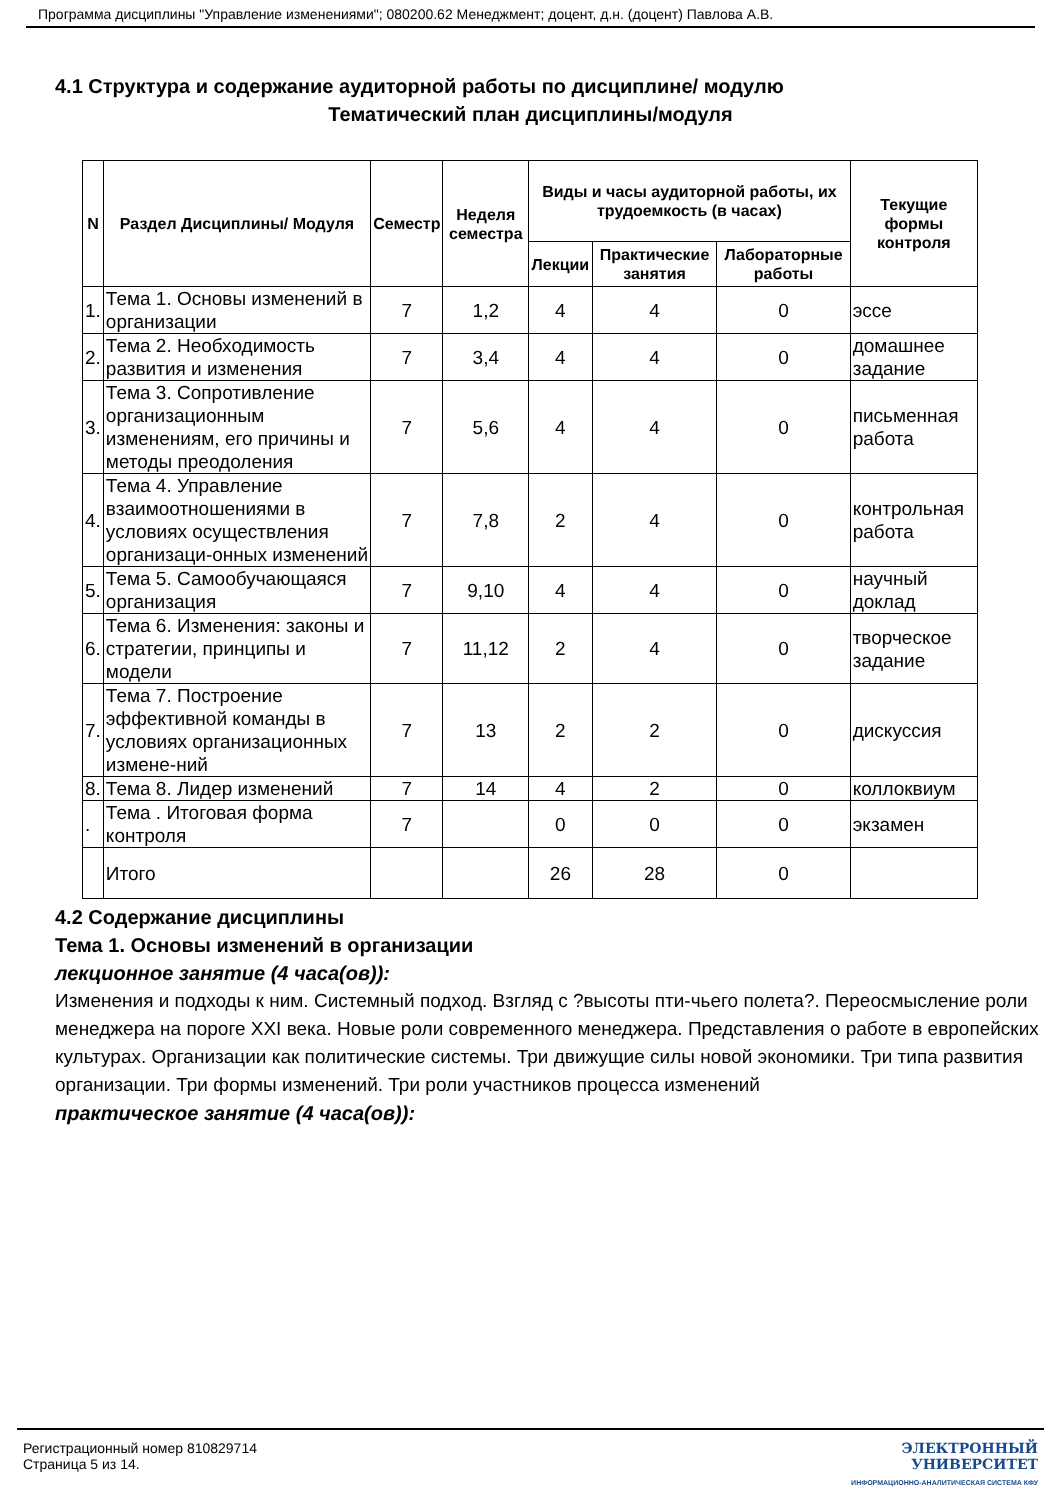Программа дисциплины "Управление изменениями"; 080200.62 Менеджмент; доцент, д.н. (доцент) Павлова А.В.
4.1 Структура и содержание аудиторной работы по дисциплине/ модулю
Тематический план дисциплины/модуля
| N | Раздел Дисциплины/ Модуля | Семестр | Неделя семестра | Виды и часы аудиторной работы, их трудоемкость (в часах) | | | Текущие формы контроля |
| --- | --- | --- | --- | --- | --- | --- | --- |
| | | | | Лекции | Практические занятия | Лабораторные работы | |
| 1. | Тема 1. Основы изменений в организации | 7 | 1,2 | 4 | 4 | 0 | эссе |
| 2. | Тема 2. Необходимость развития и изменения | 7 | 3,4 | 4 | 4 | 0 | домашнее задание |
| 3. | Тема 3. Сопротивление организационным изменениям, его причины и методы преодоления | 7 | 5,6 | 4 | 4 | 0 | письменная работа |
| 4. | Тема 4. Управление взаимоотношениями в условиях осуществления организаци-онных изменений | 7 | 7,8 | 2 | 4 | 0 | контрольная работа |
| 5. | Тема 5. Самообучающаяся организация | 7 | 9,10 | 4 | 4 | 0 | научный доклад |
| 6. | Тема 6. Изменения: законы и стратегии, принципы и модели | 7 | 11,12 | 2 | 4 | 0 | творческое задание |
| 7. | Тема 7. Построение эффективной команды в условиях организационных измене-ний | 7 | 13 | 2 | 2 | 0 | дискуссия |
| 8. | Тема 8. Лидер изменений | 7 | 14 | 4 | 2 | 0 | коллоквиум |
| . | Тема . Итоговая форма контроля | 7 | | 0 | 0 | 0 | экзамен |
| | Итого | | | 26 | 28 | 0 | |
4.2 Содержание дисциплины
Тема 1. Основы изменений в организации
лекционное занятие (4 часа(ов)):
Изменения и подходы к ним. Системный подход. Взгляд с ?высоты пти-чьего полета?. Переосмысление роли менеджера на пороге XXI века. Новые роли современного менеджера. Представления о работе в европейских культурах. Организации как политические системы. Три движущие силы новой экономики. Три типа развития организации. Три формы изменений. Три роли участников процесса изменений
практическое занятие (4 часа(ов)):
Регистрационный номер 810829714
Страница 5 из 14.
ЭЛЕКТРОННЫЙ
УНИВЕРСИТЕТ
ИНФОРМАЦИОННО-АНАЛИТИЧЕСКАЯ СИСТЕМА КФУ